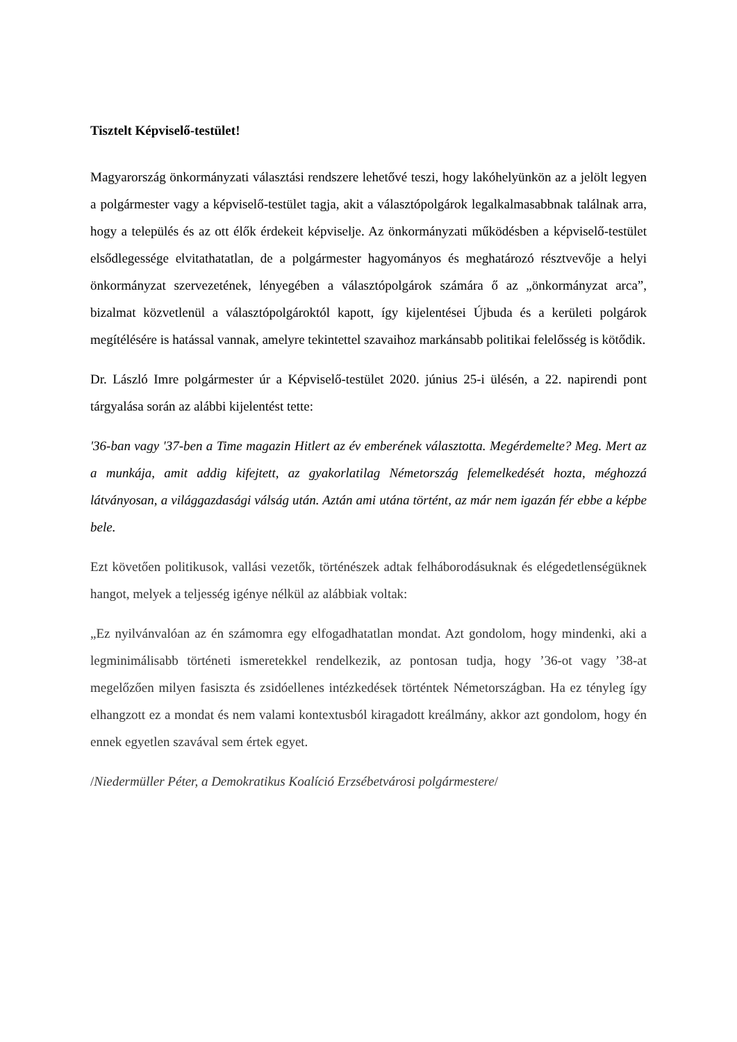Tisztelt Képviselő-testület!
Magyarország önkormányzati választási rendszere lehetővé teszi, hogy lakóhelyünkön az a jelölt legyen a polgármester vagy a képviselő-testület tagja, akit a választópolgárok legalkalmasabbnak találnak arra, hogy a település és az ott élők érdekeit képviselje. Az önkormányzati működésben a képviselő-testület elsődlegessége elvitathatatlan, de a polgármester hagyományos és meghatározó résztvevője a helyi önkormányzat szervezetének, lényegében a választópolgárok számára ő az „önkormányzat arca”, bizalmat közvetlenül a választópolgároktól kapott, így kijelentései Újbuda és a kerületi polgárok megítélésére is hatással vannak, amelyre tekintettel szavaihoz markánsabb politikai felelősség is kötődik.
Dr. László Imre polgármester úr a Képviselő-testület 2020. június 25-i ülésén, a 22. napirendi pont tárgyalása során az alábbi kijelentést tette:
'36-ban vagy '37-ben a Time magazin Hitlert az év emberének választotta. Megérdemelte? Meg. Mert az a munkája, amit addig kifejtett, az gyakorlatilag Németország felemelkedését hozta, méghozzá látványosan, a világgazdasági válság után. Aztán ami utána történt, az már nem igazán fér ebbe a képbe bele.
Ezt követően politikusok, vallási vezetők, történészek adtak felháborodásuknak és elégedetlenségüknek hangot, melyek a teljesség igénye nélkül az alábbiak voltak:
„Ez nyilvánvalóan az én számomra egy elfogadhatatlan mondat. Azt gondolom, hogy mindenki, aki a legminimálisabb történeti ismeretekkel rendelkezik, az pontosan tudja, hogy ’36-ot vagy ’38-at megelőzően milyen fasiszta és zsidóellenes intézkedések történtek Németországban. Ha ez tényleg így elhangzott ez a mondat és nem valami kontextusból kiragadott kreálmány, akkor azt gondolom, hogy én ennek egyetlen szavával sem értek egyet.
/Niedermüller Péter, a Demokratikus Koalíció Erzsébetvárosi polgármestere/